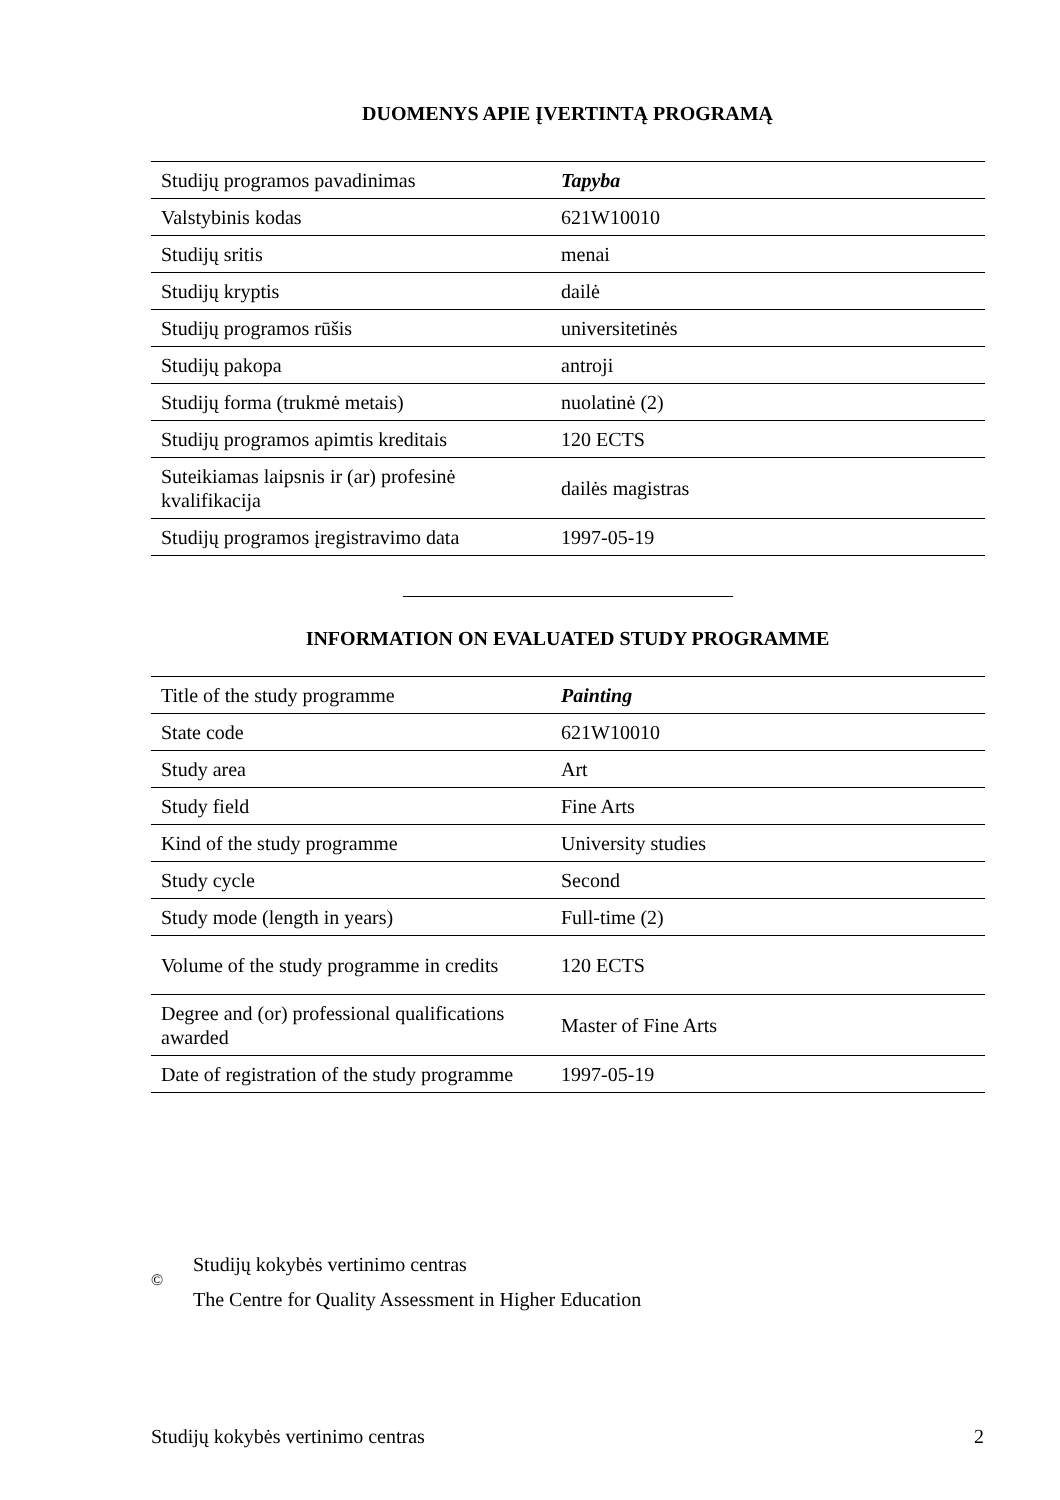DUOMENYS APIE ĮVERTINTĄ PROGRAMĄ
| Studijų programos pavadinimas | Tapyba |
| Valstybinis kodas | 621W10010 |
| Studijų sritis | menai |
| Studijų kryptis | dailė |
| Studijų programos rūšis | universitetinės |
| Studijų pakopa | antroji |
| Studijų forma (trukmė metais) | nuolatinė (2) |
| Studijų programos apimtis kreditais | 120 ECTS |
| Suteikiamas laipsnis ir (ar) profesinė kvalifikacija | dailės magistras |
| Studijų programos įregistravimo data | 1997-05-19 |
INFORMATION ON EVALUATED STUDY PROGRAMME
| Title of the study programme | Painting |
| State code | 621W10010 |
| Study area | Art |
| Study field | Fine Arts |
| Kind of the study programme | University studies |
| Study cycle | Second |
| Study mode (length in years) | Full-time (2) |
| Volume of the study programme in credits | 120 ECTS |
| Degree and (or) professional qualifications awarded | Master of Fine Arts |
| Date of registration of the study programme | 1997-05-19 |
©
Studijų kokybės vertinimo centras
The Centre for Quality Assessment in Higher Education
Studijų kokybės vertinimo centras 2